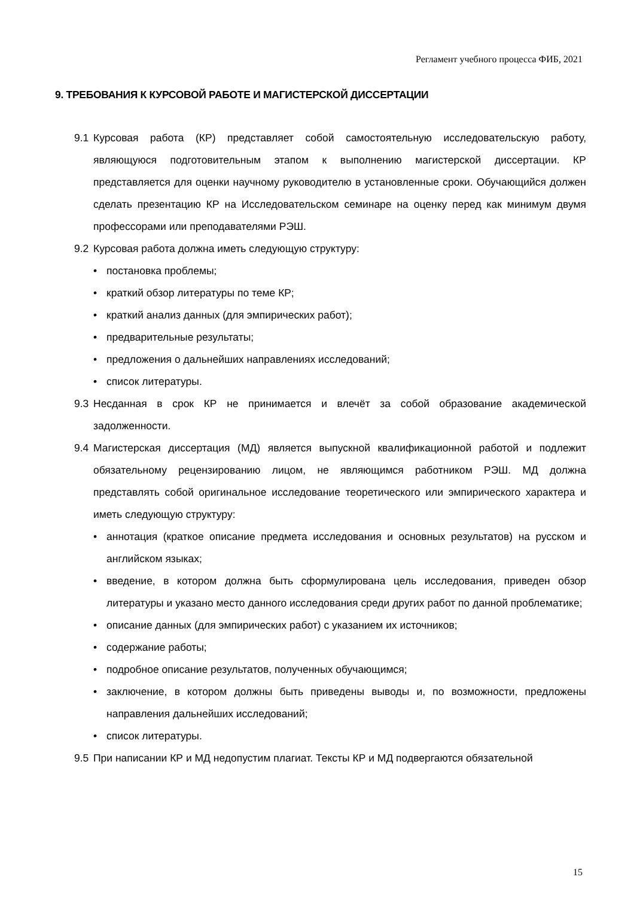Регламент учебного процесса ФИБ, 2021
9. ТРЕБОВАНИЯ К КУРСОВОЙ РАБОТЕ И МАГИСТЕРСКОЙ ДИССЕРТАЦИИ
9.1 Курсовая работа (КР) представляет собой самостоятельную исследовательскую работу, являющуюся подготовительным этапом к выполнению магистерской диссертации. КР представляется для оценки научному руководителю в установленные сроки. Обучающийся должен сделать презентацию КР на Исследовательском семинаре на оценку перед как минимум двумя профессорами или преподавателями РЭШ.
9.2 Курсовая работа должна иметь следующую структуру:
• постановка проблемы;
• краткий обзор литературы по теме КР;
• краткий анализ данных (для эмпирических работ);
• предварительные результаты;
• предложения о дальнейших направлениях исследований;
• список литературы.
9.3 Несданная в срок КР не принимается и влечёт за собой образование академической задолженности.
9.4 Магистерская диссертация (МД) является выпускной квалификационной работой и подлежит обязательному рецензированию лицом, не являющимся работником РЭШ. МД должна представлять собой оригинальное исследование теоретического или эмпирического характера и иметь следующую структуру:
• аннотация (краткое описание предмета исследования и основных результатов) на русском и английском языках;
• введение, в котором должна быть сформулирована цель исследования, приведен обзор литературы и указано место данного исследования среди других работ по данной проблематике;
• описание данных (для эмпирических работ) с указанием их источников;
• содержание работы;
• подробное описание результатов, полученных обучающимся;
• заключение, в котором должны быть приведены выводы и, по возможности, предложены направления дальнейших исследований;
• список литературы.
9.5 При написании КР и МД недопустим плагиат. Тексты КР и МД подвергаются обязательной
15